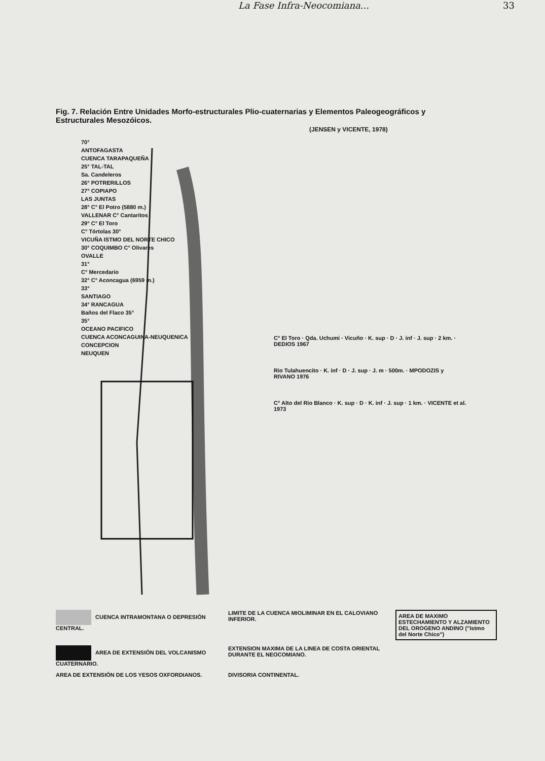La Fase Infra-Neocomiana... 33
Fig. 7. Relación Entre Unidades Morfo-estructurales Plio-cuaternarias y Elementos Paleogeográficos y Estructurales Mesozóicos.
(JENSEN y VICENTE, 1978)
70°
ANTOFAGASTA
CUENCA TARAPAQUEÑA
25° TAL-TAL
Sa. Candeleros
26° POTRERILLOS
27° COPIAPO
LAS JUNTAS
28° C° El Potro (5880 m.)
VALLENAR C° Cantaritos
29° C° El Toro
C° Tórtolas 30°
VICUÑA ISTMO DEL NORTE CHICO
30° COQUIMBO C° Olivares
OVALLE
31°
C° Mercedario
32° C° Aconcagua (6959 m.)
33°
SANTIAGO
34° RANCAGUA
Baños del Flaco 35°
35°
OCEANO PACIFICO
CUENCA ACONCAGUINA-NEUQUENICA
CONCEPCION
NEUQUEN
C° El Toro · Qda. Uchumi · Vicuño · K. sup · D · J. inf · J. sup · 2 km. · DEDIOS 1967
Rio Tulahuencito · K. inf · D · J. sup · J. m · 500m. · MPODOZIS y RIVANO 1976
C° Alto del Rio Blanco · K. sup · D · K. inf · J. sup · 1 km. · VICENTE et al. 1973
CUENCA INTRAMONTANA O DEPRESIÓN CENTRAL.
LIMITE DE LA CUENCA MIOLIMINAR EN EL CALOVIANO INFERIOR.
AREA DE MAXIMO ESTECHAMIENTO Y ALZAMIENTO DEL OROGENO ANDINO ("Istmo del Norte Chico")
AREA DE EXTENSIÓN DEL VOLCANISMO CUATERNARIO.
EXTENSION MAXIMA DE LA LINEA DE COSTA ORIENTAL DURANTE EL NEOCOMIANO.
AREA DE EXTENSIÓN DE LOS YESOS OXFORDIANOS.
DIVISORIA CONTINENTAL.